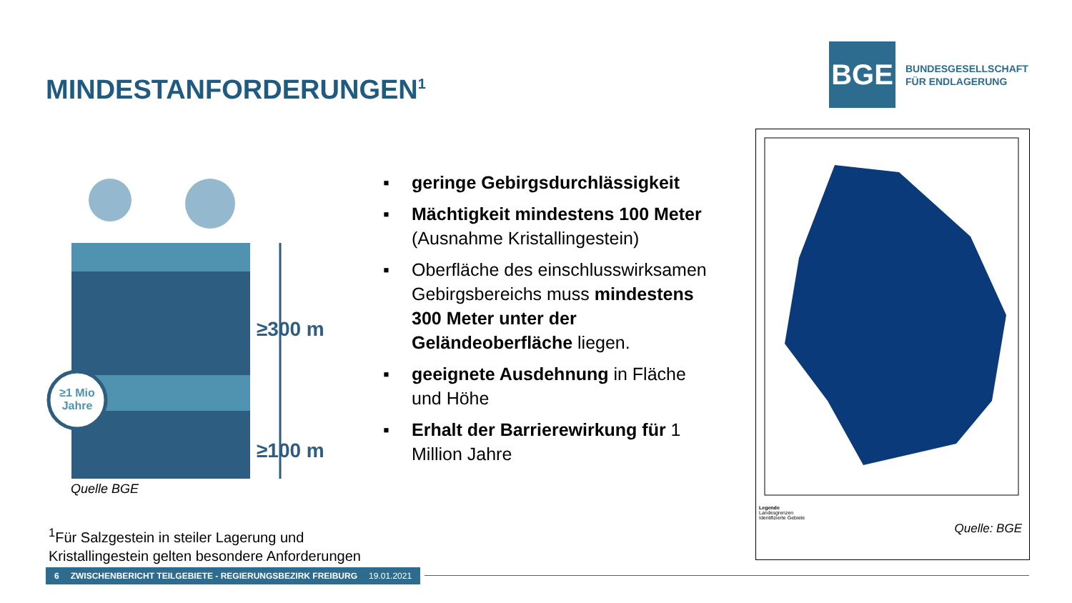MINDESTANFORDERUNGEN<sup>1</sup>
BGE
BUNDESGESELLSCHAFT
FÜR ENDLAGERUNG
≥1 Mio
Jahre
≥300 m
≥100 m
Quelle BGE
▪ geringe Gebirgsdurchlässigkeit
▪ Mächtigkeit mindestens 100 Meter (Ausnahme Kristallingestein)
▪ Oberfläche des einschlusswirksamen Gebirgsbereichs muss mindestens 300 Meter unter der Geländeoberfläche liegen.
▪ geeignete Ausdehnung in Fläche und Höhe
▪ Erhalt der Barrierewirkung für 1 Million Jahre
Legende
Landesgrenzen
Identifizierte Gebiete
Quelle: BGE
<sup>1</sup> Für Salzgestein in steiler Lagerung und
Kristallingestein gelten besondere Anforderungen
6 ZWISCHENBERICHT TEILGEBIETE - REGIERUNGSBEZIRK FREIBURG 19.01.2021